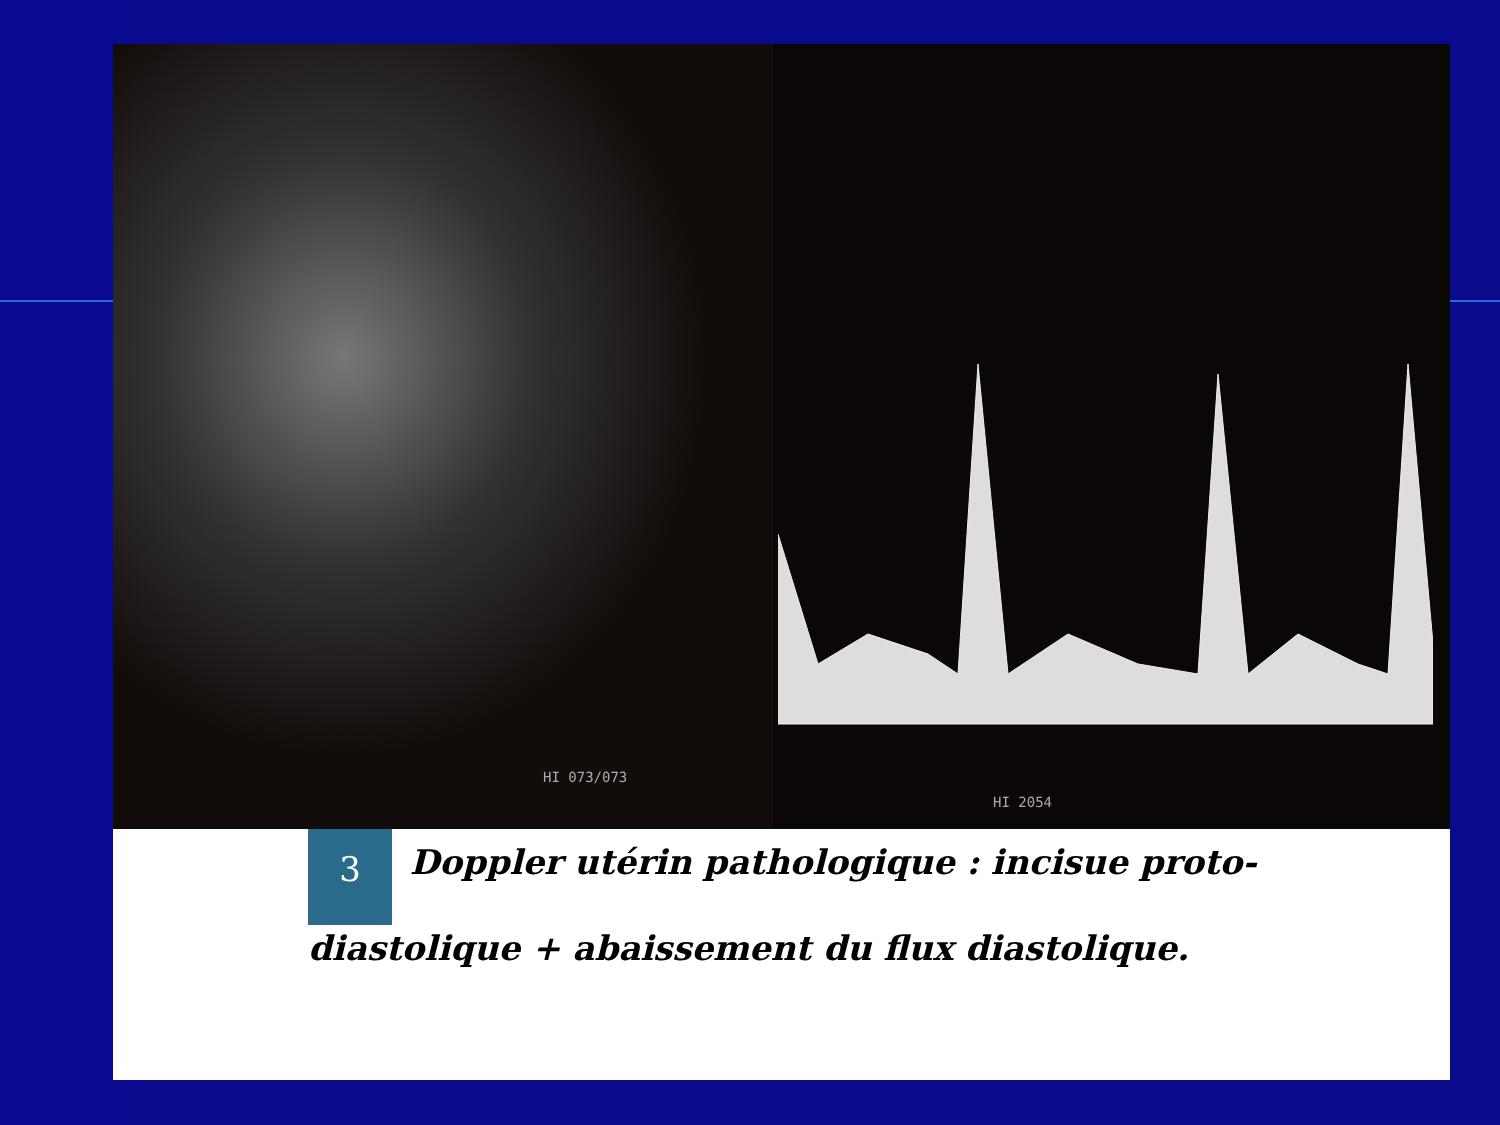HI 073/073
HI 2054
3 Doppler utérin pathologique : incisue proto-diastolique + abaissement du flux diastolique.